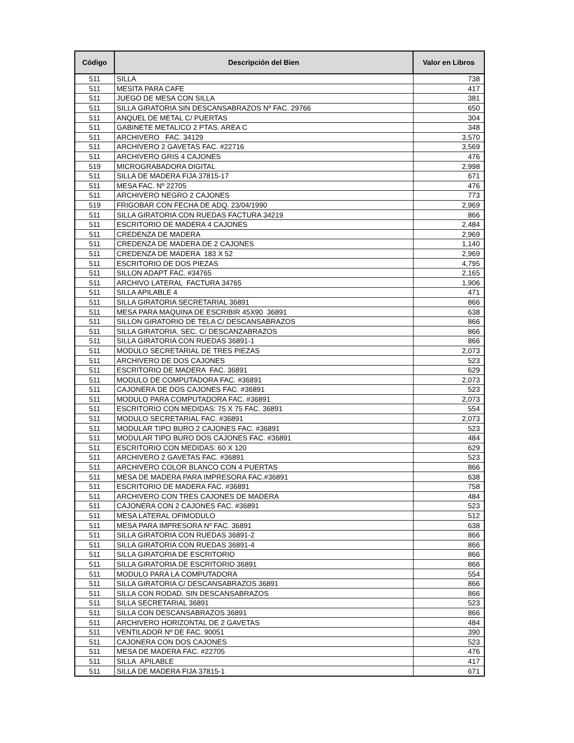| Código | Descripción del Bien | Valor en Libros |
| --- | --- | --- |
| 511 | SILLA | 738 |
| 511 | MESITA PARA CAFE | 417 |
| 511 | JUEGO DE MESA CON SILLA | 381 |
| 511 | SILLA GIRATORIA SIN DESCANSABRAZOS Nº FAC. 29766 | 650 |
| 511 | ANQUEL DE METAL C/ PUERTAS | 304 |
| 511 | GABINETE METALICO 2 PTAS. AREA C | 348 |
| 511 | ARCHIVERO FAC. 34129 | 3,570 |
| 511 | ARCHIVERO 2 GAVETAS FAC. #22716 | 3,569 |
| 511 | ARCHIVERO GRIS 4 CAJONES | 476 |
| 519 | MICROGRABADORA DIGITAL | 2,998 |
| 511 | SILLA DE MADERA FIJA 37815-17 | 671 |
| 511 | MESA FAC. Nº 22705 | 476 |
| 511 | ARCHIVERO NEGRO 2 CAJONES | 773 |
| 519 | FRIGOBAR CON FECHA DE ADQ. 23/04/1990 | 2,969 |
| 511 | SILLA GIRATORIA CON RUEDAS FACTURA 34219 | 866 |
| 511 | ESCRITORIO DE MADERA 4 CAJONES | 2,484 |
| 511 | CREDENZA DE MADERA | 2,969 |
| 511 | CREDENZA DE MADERA DE 2 CAJONES | 1,140 |
| 511 | CREDENZA DE MADERA 183 X 52 | 2,969 |
| 511 | ESCRITORIO DE DOS PIEZAS | 4,795 |
| 511 | SILLON ADAPT FAC. #34765 | 2,165 |
| 511 | ARCHIVO LATERAL FACTURA 34765 | 1,906 |
| 511 | SILLA APILABLE 4 | 471 |
| 511 | SILLA GIRATORIA SECRETARIAL 36891 | 866 |
| 511 | MESA PARA MAQUINA DE ESCRIBIR 45X90 36891 | 638 |
| 511 | SILLON GIRATORIO DE TELA C/ DESCANSABRAZOS | 866 |
| 511 | SILLA GIRATORIA. SEC. C/ DESCANZABRAZOS | 866 |
| 511 | SILLA GIRATORIA CON RUEDAS 36891-1 | 866 |
| 511 | MODULO SECRETARIAL DE TRES PIEZAS | 2,073 |
| 511 | ARCHIVERO DE DOS CAJONES | 523 |
| 511 | ESCRITORIO DE MADERA FAC. 36891 | 629 |
| 511 | MODULO DE COMPUTADORA FAC. #36891 | 2,073 |
| 511 | CAJONERA DE DOS CAJONES FAC. #36891 | 523 |
| 511 | MODULO PARA COMPUTADORA FAC. #36891 | 2,073 |
| 511 | ESCRITORIO CON MEDIDAS: 75 X 75 FAC. 36891 | 554 |
| 511 | MODULO SECRETARIAL FAC. #36891 | 2,073 |
| 511 | MODULAR TIPO BURO 2 CAJONES FAC. #36891 | 523 |
| 511 | MODULAR TIPO BURO DOS CAJONES FAC. #36891 | 484 |
| 511 | ESCRITORIO CON MEDIDAS: 60 X 120 | 629 |
| 511 | ARCHIVERO 2 GAVETAS FAC. #36891 | 523 |
| 511 | ARCHIVERO COLOR BLANCO CON 4 PUERTAS | 866 |
| 511 | MESA DE MADERA PARA IMPRESORA FAC.#36891 | 638 |
| 511 | ESCRITORIO DE MADERA FAC. #36891 | 758 |
| 511 | ARCHIVERO CON TRES CAJONES DE MADERA | 484 |
| 511 | CAJONERA CON 2 CAJONES FAC. #36891 | 523 |
| 511 | MESA LATERAL OFIMODULO | 512 |
| 511 | MESA PARA IMPRESORA Nº FAC. 36891 | 638 |
| 511 | SILLA GIRATORIA CON RUEDAS 36891-2 | 866 |
| 511 | SILLA GIRATORIA CON RUEDAS 36891-4 | 866 |
| 511 | SILLA GIRATORIA DE ESCRITORIO | 866 |
| 511 | SILLA GIRATORIA DE ESCRITORIO 36891 | 866 |
| 511 | MODULO PARA LA COMPUTADORA | 554 |
| 511 | SILLA GIRATORIA C/ DESCANSABRAZOS 36891 | 866 |
| 511 | SILLA CON RODAD. SIN DESCANSABRAZOS | 866 |
| 511 | SILLA SECRETARIAL 36891 | 523 |
| 511 | SILLA CON DESCANSABRAZOS 36891 | 866 |
| 511 | ARCHIVERO HORIZONTAL DE 2 GAVETAS | 484 |
| 511 | VENTILADOR Nº DE FAC. 90051 | 390 |
| 511 | CAJONERA CON DOS CAJONES | 523 |
| 511 | MESA DE MADERA FAC. #22705 | 476 |
| 511 | SILLA APILABLE | 417 |
| 511 | SILLA DE MADERA FIJA 37815-1 | 671 |